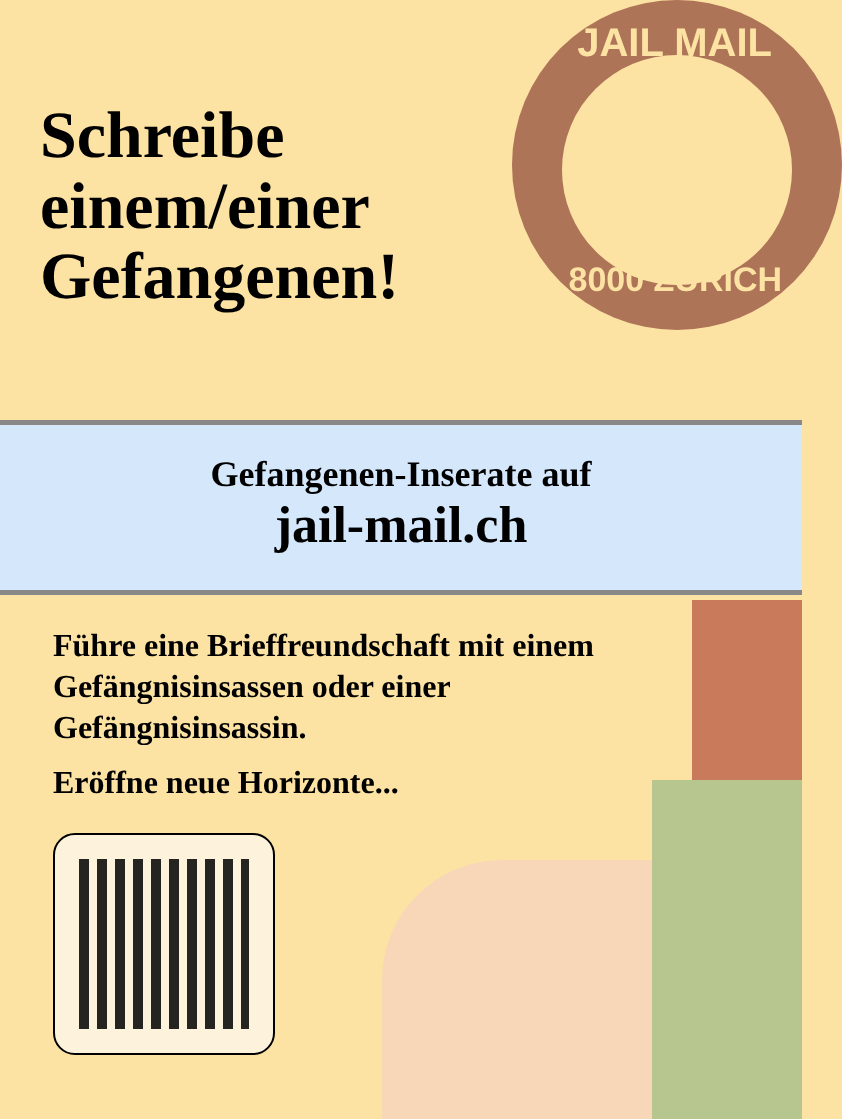JAIL MAIL
8000 ZÜRICH
Schreibe
einem/einer
Gefangenen!
Gefangenen-Inserate auf
jail-mail.ch
Führe eine Brieffreundschaft mit einem Gefängnisinsassen oder einer Gefängnisinsassin.
Eröffne neue Horizonte...